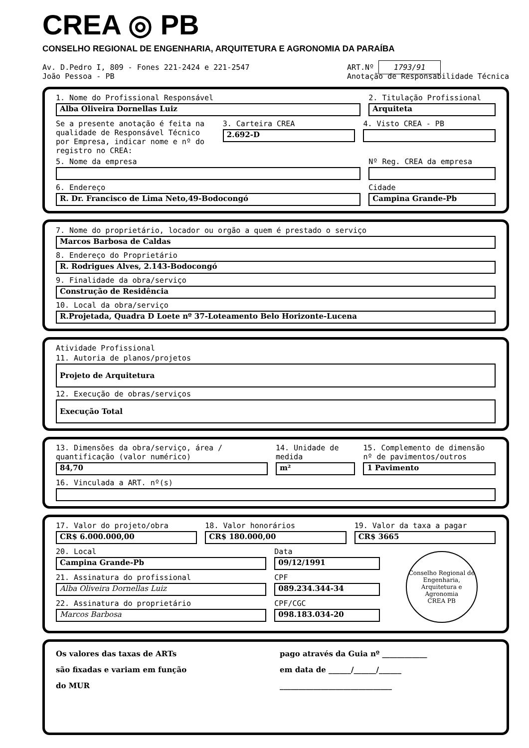CREA ◎ PB
CONSELHO REGIONAL DE ENGENHARIA, ARQUITETURA E AGRONOMIA DA PARAÍBA
Av. D.Pedro I, 809 - Fones 221-2424 e 221-2547
João Pessoa - PB
ART.Nº 1793/91
Anotação de Responsabilidade Técnica
1. Nome do Profissional Responsável
Alba Oliveira Dornellas Luiz
2. Titulação Profissional
Arquiteta
Se a presente anotação é feita na qualidade de Responsável Técnico por Empresa, indicar nome e nº do registro no CREA:
3. Carteira CREA
2.692-D
4. Visto CREA - PB
5. Nome da empresa Nº Reg. CREA da empresa
6. Endereço
R. Dr. Francisco de Lima Neto,49-Bodocongó
Cidade
Campina Grande-Pb
7. Nome do proprietário, locador ou orgão a quem é prestado o serviço
Marcos Barbosa de Caldas
8. Endereço do Proprietário
R. Rodrigues Alves, 2.143-Bodocongó
9. Finalidade da obra/serviço
Construção de Residência
10. Local da obra/serviço
R.Projetada, Quadra D Loete nº 37-Loteamento Belo Horizonte-Lucena
Atividade Profissional
11. Autoria de planos/projetos
Projeto de Arquitetura
12. Execução de obras/serviços
Execução Total
13. Dimensões da obra/serviço, área / quantificação (valor numérico)
84,70
14. Unidade de medida
m²
15. Complemento de dimensão nº de pavimentos/outros
1 Pavimento
16. Vinculada a ART. nº(s)
17. Valor do projeto/obra
CR$ 6.000.000,00
18. Valor honorários
CR$ 180.000,00
19. Valor da taxa a pagar
CR$ 3665
20. Local
Campina Grande-Pb
Data
09/12/1991
21. Assinatura do profissional
Alba Oliveira Dornellas Luiz
CPF
089.234.344-34
22. Assinatura do proprietário
Marcos Barbosa
CPF/CGC
098.183.034-20
Conselho Regional de Engenharia, Arquitetura e Agronomia
CREA PB
Os valores das taxas de ARTs
são fixadas e variam em função
do MUR
pago através da Guia nº ____________
em data de ______/______/______
______________________________